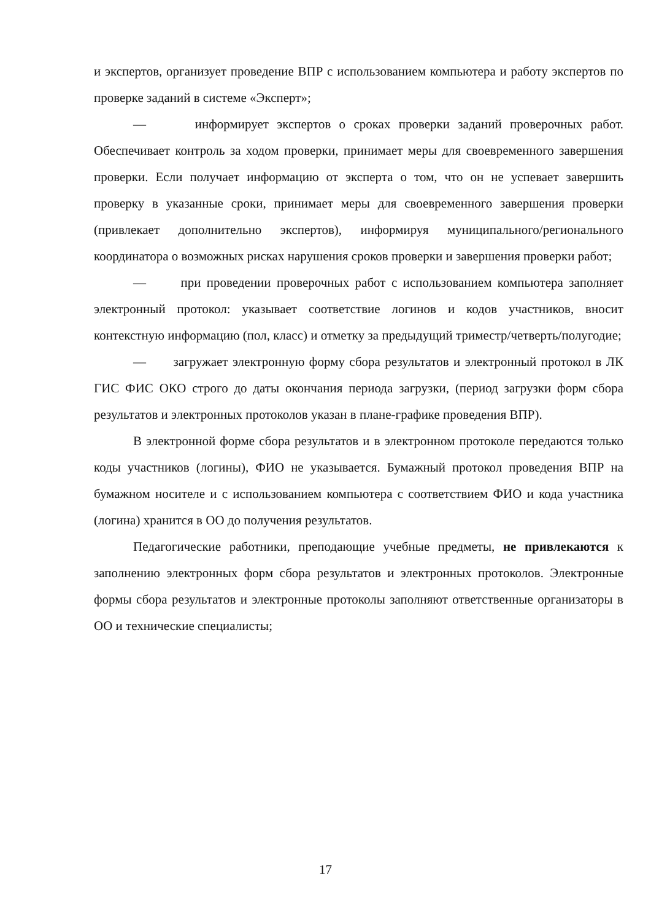и экспертов, организует проведение ВПР с использованием компьютера и работу экспертов по проверке заданий в системе «Эксперт»;
— информирует экспертов о сроках проверки заданий проверочных работ. Обеспечивает контроль за ходом проверки, принимает меры для своевременного завершения проверки. Если получает информацию от эксперта о том, что он не успевает завершить проверку в указанные сроки, принимает меры для своевременного завершения проверки (привлекает дополнительно экспертов), информируя муниципального/регионального координатора о возможных рисках нарушения сроков проверки и завершения проверки работ;
— при проведении проверочных работ с использованием компьютера заполняет электронный протокол: указывает соответствие логинов и кодов участников, вносит контекстную информацию (пол, класс) и отметку за предыдущий триместр/четверть/полугодие;
— загружает электронную форму сбора результатов и электронный протокол в ЛК ГИС ФИС ОКО строго до даты окончания периода загрузки, (период загрузки форм сбора результатов и электронных протоколов указан в плане-графике проведения ВПР).
В электронной форме сбора результатов и в электронном протоколе передаются только коды участников (логины), ФИО не указывается. Бумажный протокол проведения ВПР на бумажном носителе и с использованием компьютера с соответствием ФИО и кода участника (логина) хранится в ОО до получения результатов.
Педагогические работники, преподающие учебные предметы, не привлекаются к заполнению электронных форм сбора результатов и электронных протоколов. Электронные формы сбора результатов и электронные протоколы заполняют ответственные организаторы в ОО и технические специалисты;
17